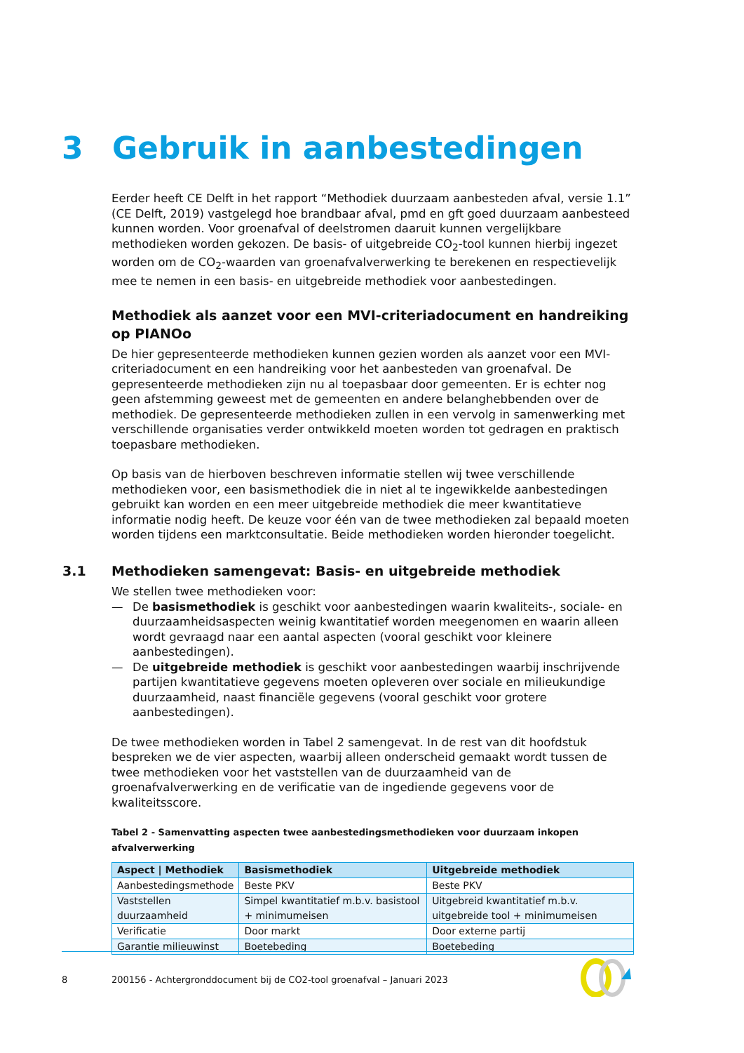3 Gebruik in aanbestedingen
Eerder heeft CE Delft in het rapport “Methodiek duurzaam aanbesteden afval, versie 1.1” (CE Delft, 2019) vastgelegd hoe brandbaar afval, pmd en gft goed duurzaam aanbesteed kunnen worden. Voor groenafval of deelstromen daaruit kunnen vergelijkbare methodieken worden gekozen. De basis- of uitgebreide CO<sub>2</sub>-tool kunnen hierbij ingezet worden om de CO<sub>2</sub>-waarden van groenafvalverwerking te berekenen en respectievelijk mee te nemen in een basis- en uitgebreide methodiek voor aanbestedingen.
Methodiek als aanzet voor een MVI-criteriadocument en handreiking op PIANOo
De hier gepresenteerde methodieken kunnen gezien worden als aanzet voor een MVI-criteriadocument en een handreiking voor het aanbesteden van groenafval. De gepresenteerde methodieken zijn nu al toepasbaar door gemeenten. Er is echter nog geen afstemming geweest met de gemeenten en andere belanghebbenden over de methodiek. De gepresenteerde methodieken zullen in een vervolg in samenwerking met verschillende organisaties verder ontwikkeld moeten worden tot gedragen en praktisch toepasbare methodieken.
Op basis van de hierboven beschreven informatie stellen wij twee verschillende methodieken voor, een basismethodiek die in niet al te ingewikkelde aanbestedingen gebruikt kan worden en een meer uitgebreide methodiek die meer kwantitatieve informatie nodig heeft. De keuze voor één van de twee methodieken zal bepaald moeten worden tijdens een marktconsultatie. Beide methodieken worden hieronder toegelicht.
3.1 Methodieken samengevat: Basis- en uitgebreide methodiek
We stellen twee methodieken voor:
— De basismethodiek is geschikt voor aanbestedingen waarin kwaliteits-, sociale- en duurzaamheidsaspecten weinig kwantitatief worden meegenomen en waarin alleen wordt gevraagd naar een aantal aspecten (vooral geschikt voor kleinere aanbestedingen).
— De uitgebreide methodiek is geschikt voor aanbestedingen waarbij inschrijvende partijen kwantitatieve gegevens moeten opleveren over sociale en milieukundige duurzaamheid, naast financiële gegevens (vooral geschikt voor grotere aanbestedingen).
De twee methodieken worden in Tabel 2 samengevat. In de rest van dit hoofdstuk bespreken we de vier aspecten, waarbij alleen onderscheid gemaakt wordt tussen de twee methodieken voor het vaststellen van de duurzaamheid van de groenafvalverwerking en de verificatie van de ingediende gegevens voor de kwaliteitsscore.
Tabel 2 - Samenvatting aspecten twee aanbestedingsmethodieken voor duurzaam inkopen afvalverwerking
| Aspect / Methodiek | Basismethodiek | Uitgebreide methodiek |
| --- | --- | --- |
| Aanbestedingsmethode | Beste PKV | Beste PKV |
| Vaststellen duurzaamheid | Simpel kwantitatief m.b.v. basistool + minimumeisen | Uitgebreid kwantitatief m.b.v. uitgebreide tool + minimumeisen |
| Verificatie | Door markt | Door externe partij |
| Garantie milieuwinst | Boetebeding | Boetebeding |
8 200156 - Achtergronddocument bij de CO2-tool groenafval – Januari 2023